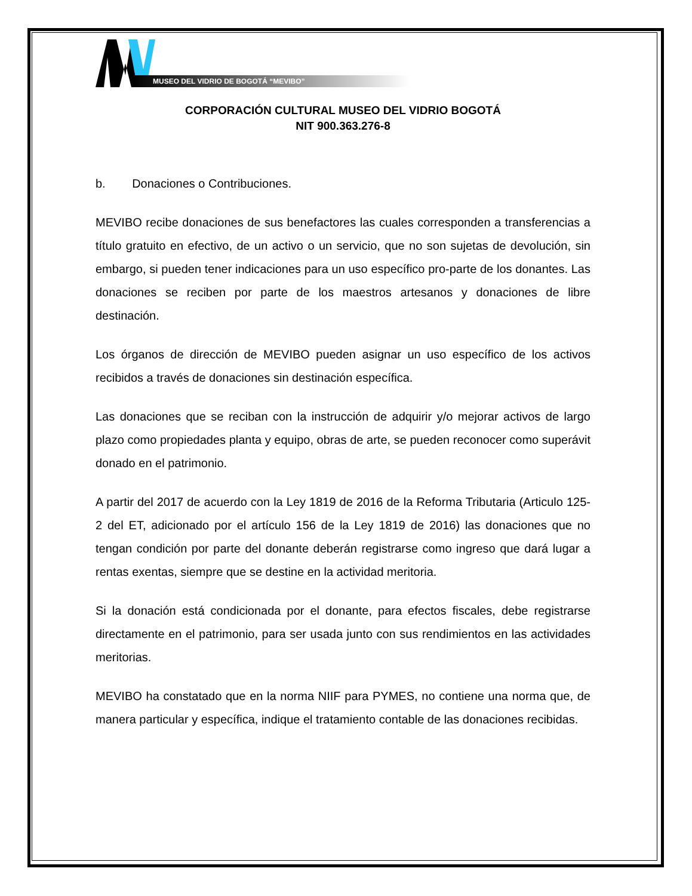MUSEO DEL VIDRIO DE BOGOTÁ “MEVIBO”
CORPORACIÓN CULTURAL MUSEO DEL VIDRIO BOGOTÁ
NIT 900.363.276-8
b. Donaciones o Contribuciones.
MEVIBO recibe donaciones de sus benefactores las cuales corresponden a transferencias a título gratuito en efectivo, de un activo o un servicio, que no son sujetas de devolución, sin embargo, si pueden tener indicaciones para un uso específico pro-parte de los donantes. Las donaciones se reciben por parte de los maestros artesanos y donaciones de libre destinación.
Los órganos de dirección de MEVIBO pueden asignar un uso específico de los activos recibidos a través de donaciones sin destinación específica.
Las donaciones que se reciban con la instrucción de adquirir y/o mejorar activos de largo plazo como propiedades planta y equipo, obras de arte, se pueden reconocer como superávit donado en el patrimonio.
A partir del 2017 de acuerdo con la Ley 1819 de 2016 de la Reforma Tributaria (Articulo 125-2 del ET, adicionado por el artículo 156 de la Ley 1819 de 2016) las donaciones que no tengan condición por parte del donante deberán registrarse como ingreso que dará lugar a rentas exentas, siempre que se destine en la actividad meritoria.
Si la donación está condicionada por el donante, para efectos fiscales, debe registrarse directamente en el patrimonio, para ser usada junto con sus rendimientos en las actividades meritorias.
MEVIBO ha constatado que en la norma NIIF para PYMES, no contiene una norma que, de manera particular y específica, indique el tratamiento contable de las donaciones recibidas.